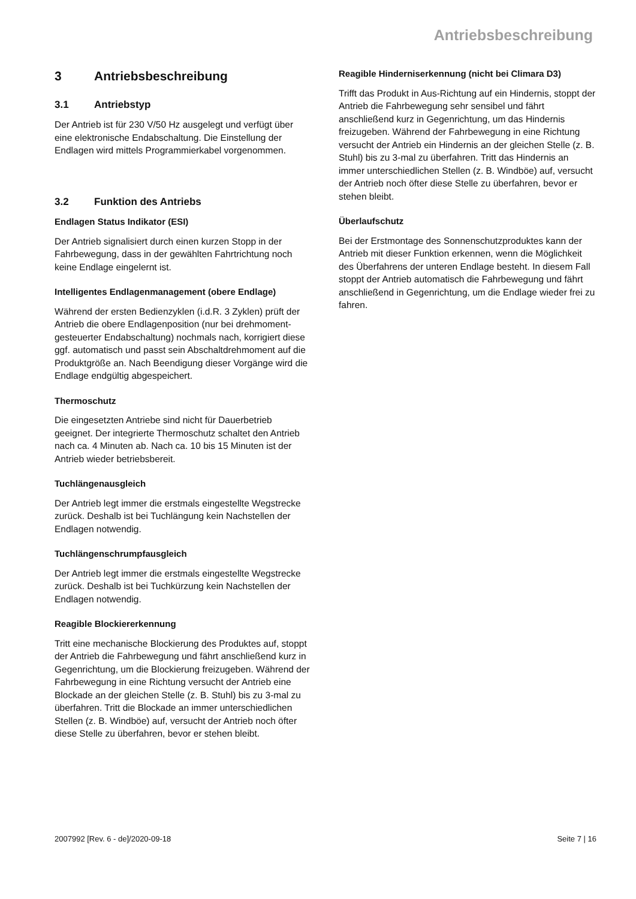Antriebsbeschreibung
3 Antriebsbeschreibung
3.1 Antriebstyp
Der Antrieb ist für 230 V/50 Hz ausgelegt und verfügt über eine elektronische Endabschaltung. Die Einstellung der Endlagen wird mittels Programmierkabel vorgenommen.
3.2 Funktion des Antriebs
Endlagen Status Indikator (ESI)
Der Antrieb signalisiert durch einen kurzen Stopp in der Fahrbewegung, dass in der gewählten Fahrtrichtung noch keine Endlage eingelernt ist.
Intelligentes Endlagenmanagement (obere Endlage)
Während der ersten Bedienzyklen (i.d.R. 3 Zyklen) prüft der Antrieb die obere Endlagenposition (nur bei drehmoment-gesteuerter Endabschaltung) nochmals nach, korrigiert diese ggf. automatisch und passt sein Abschaltdrehmoment auf die Produktgröße an. Nach Beendigung dieser Vorgänge wird die Endlage endgültig abgespeichert.
Thermoschutz
Die eingesetzten Antriebe sind nicht für Dauerbetrieb geeignet. Der integrierte Thermoschutz schaltet den Antrieb nach ca. 4 Minuten ab. Nach ca. 10 bis 15 Minuten ist der Antrieb wieder betriebsbereit.
Tuchlängenausgleich
Der Antrieb legt immer die erstmals eingestellte Wegstrecke zurück. Deshalb ist bei Tuchlängung kein Nachstellen der Endlagen notwendig.
Tuchlängenschrumpfausgleich
Der Antrieb legt immer die erstmals eingestellte Wegstrecke zurück. Deshalb ist bei Tuchkürzung kein Nachstellen der Endlagen notwendig.
Reagible Blockiererkennung
Tritt eine mechanische Blockierung des Produktes auf, stoppt der Antrieb die Fahrbewegung und fährt anschließend kurz in Gegenrichtung, um die Blockierung freizugeben. Während der Fahrbewegung in eine Richtung versucht der Antrieb eine Blockade an der gleichen Stelle (z. B. Stuhl) bis zu 3-mal zu überfahren. Tritt die Blockade an immer unterschiedlichen Stellen (z. B. Windböe) auf, versucht der Antrieb noch öfter diese Stelle zu überfahren, bevor er stehen bleibt.
Reagible Hinderniserkennung (nicht bei Climara D3)
Trifft das Produkt in Aus-Richtung auf ein Hindernis, stoppt der Antrieb die Fahrbewegung sehr sensibel und fährt anschließend kurz in Gegenrichtung, um das Hindernis freizugeben. Während der Fahrbewegung in eine Richtung versucht der Antrieb ein Hindernis an der gleichen Stelle (z. B. Stuhl) bis zu 3-mal zu überfahren. Tritt das Hindernis an immer unterschiedlichen Stellen (z. B. Windböe) auf, versucht der Antrieb noch öfter diese Stelle zu überfahren, bevor er stehen bleibt.
Überlaufschutz
Bei der Erstmontage des Sonnenschutzproduktes kann der Antrieb mit dieser Funktion erkennen, wenn die Möglichkeit des Überfahrens der unteren Endlage besteht. In diesem Fall stoppt der Antrieb automatisch die Fahrbewegung und fährt anschließend in Gegenrichtung, um die Endlage wieder frei zu fahren.
2007992 [Rev. 6 - de]/2020-09-18 Seite 7 | 16